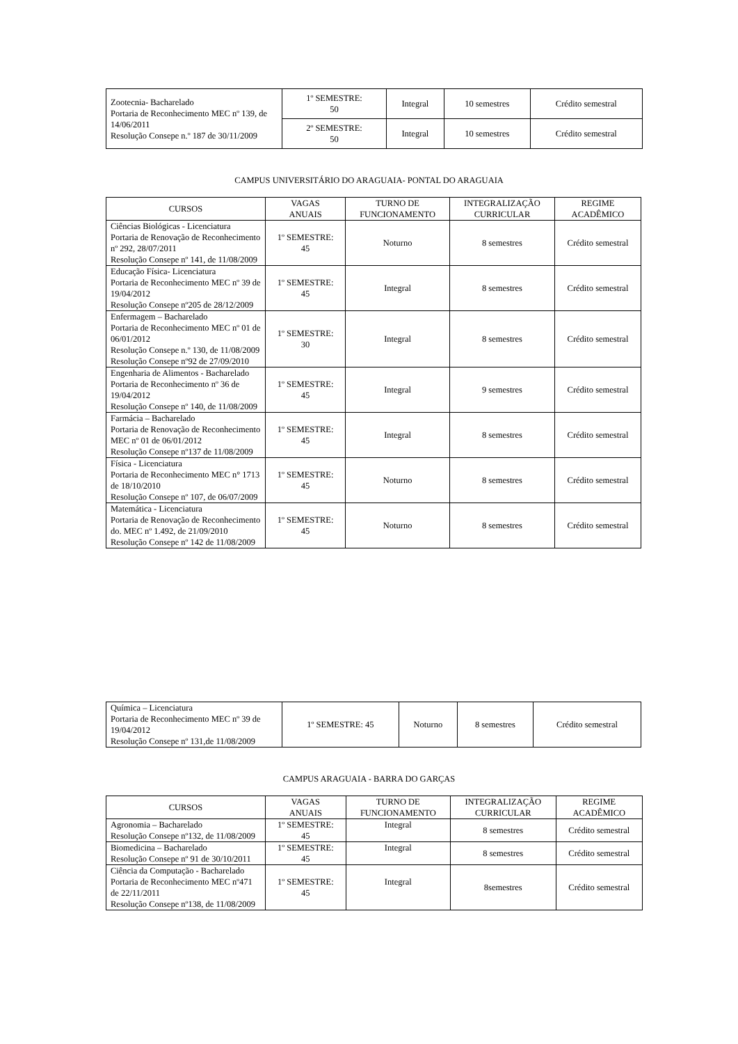| Zootecnia- Bacharelado Portaria de Reconhecimento MEC nº 139, de 14/06/2011 Resolução Consepe n.º 187 de 30/11/2009 | 1º SEMESTRE: 50 | Integral | 10 semestres | Crédito semestral |
| | 2º SEMESTRE: 50 | Integral | 10 semestres | Crédito semestral |
CAMPUS UNIVERSITÁRIO DO ARAGUAIA- PONTAL DO ARAGUAIA
| CURSOS | VAGAS ANUAIS | TURNO DE FUNCIONAMENTO | INTEGRALIZAÇÃO CURRICULAR | REGIME ACADÊMICO |
| --- | --- | --- | --- | --- |
| Ciências Biológicas - Licenciatura Portaria de Renovação de Reconhecimento nº 292, 28/07/2011 Resolução Consepe nº 141, de 11/08/2009 | 1º SEMESTRE: 45 | Noturno | 8 semestres | Crédito semestral |
| Educação Física- Licenciatura Portaria de Reconhecimento MEC nº 39 de 19/04/2012 Resolução Consepe nº205 de 28/12/2009 | 1º SEMESTRE: 45 | Integral | 8 semestres | Crédito semestral |
| Enfermagem – Bacharelado Portaria de Reconhecimento MEC nº 01 de 06/01/2012 Resolução Consepe n.º 130, de 11/08/2009 Resolução Consepe nº92 de 27/09/2010 | 1º SEMESTRE: 30 | Integral | 8 semestres | Crédito semestral |
| Engenharia de Alimentos - Bacharelado Portaria de Reconhecimento nº 36 de 19/04/2012 Resolução Consepe nº 140, de 11/08/2009 | 1º SEMESTRE: 45 | Integral | 9 semestres | Crédito semestral |
| Farmácia – Bacharelado Portaria de Renovação de Reconhecimento MEC nº 01 de 06/01/2012 Resolução Consepe nº137 de 11/08/2009 | 1º SEMESTRE: 45 | Integral | 8 semestres | Crédito semestral |
| Física - Licenciatura Portaria de Reconhecimento MEC n° 1713 de 18/10/2010 Resolução Consepe nº 107, de 06/07/2009 | 1º SEMESTRE: 45 | Noturno | 8 semestres | Crédito semestral |
| Matemática - Licenciatura Portaria de Renovação de Reconhecimento do. MEC nº 1.492, de 21/09/2010 Resolução Consepe nº 142 de 11/08/2009 | 1º SEMESTRE: 45 | Noturno | 8 semestres | Crédito semestral |
| Química – Licenciatura Portaria de Reconhecimento MEC nº 39 de 19/04/2012 Resolução Consepe nº 131,de 11/08/2009 | 1º SEMESTRE: 45 | Noturno | 8 semestres | Crédito semestral |
CAMPUS ARAGUAIA - BARRA DO GARÇAS
| CURSOS | VAGAS ANUAIS | TURNO DE FUNCIONAMENTO | INTEGRALIZAÇÃO CURRICULAR | REGIME ACADÊMICO |
| --- | --- | --- | --- | --- |
| Agronomia – Bacharelado Resolução Consepe nº132, de 11/08/2009 | 1º SEMESTRE: 45 | Integral | 8 semestres | Crédito semestral |
| Biomedicina – Bacharelado Resolução Consepe nº 91 de 30/10/2011 | 1º SEMESTRE: 45 | Integral | 8 semestres | Crédito semestral |
| Ciência da Computação - Bacharelado Portaria de Reconhecimento MEC nº471 de 22/11/2011 Resolução Consepe nº138, de 11/08/2009 | 1º SEMESTRE: 45 | Integral | 8semestres | Crédito semestral |